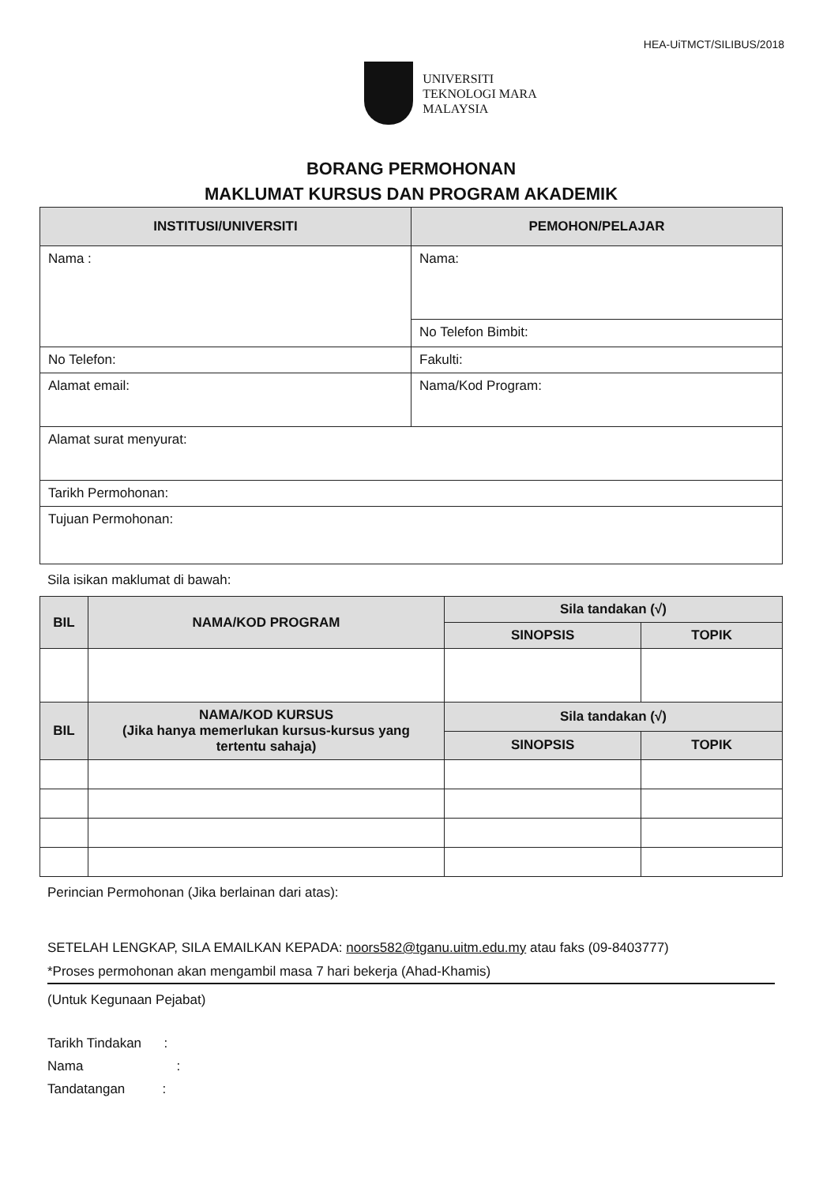HEA-UiTMCT/SILIBUS/2018
UNIVERSITI
TEKNOLOGI MARA
MALAYSIA
BORANG PERMOHONAN
MAKLUMAT KURSUS DAN PROGRAM AKADEMIK
| INSTITUSI/UNIVERSITI | PEMOHON/PELAJAR |
| --- | --- |
| Nama : | Nama: |
| | No Telefon Bimbit: |
| No Telefon: | Fakulti: |
| Alamat email: | Nama/Kod Program: |
| Alamat surat menyurat: | |
| Tarikh Permohonan: | |
| Tujuan Permohonan: | |
Sila isikan maklumat di bawah:
| BIL | NAMA/KOD PROGRAM | Sila tandakan (√) | |
| --- | --- | --- | --- |
| | | SINOPSIS | TOPIK |
| BIL | NAMA/KOD KURSUS (Jika hanya memerlukan kursus-kursus yang tertentu sahaja) | Sila tandakan (√) | |
| | | SINOPSIS | TOPIK |
Perincian Permohonan (Jika berlainan dari atas):
SETELAH LENGKAP, SILA EMAILKAN KEPADA: noors582@tganu.uitm.edu.my atau faks (09-8403777)
*Proses permohonan akan mengambil masa 7 hari bekerja (Ahad-Khamis)
(Untuk Kegunaan Pejabat)
Tarikh Tindakan :
Nama :
Tandatangan :